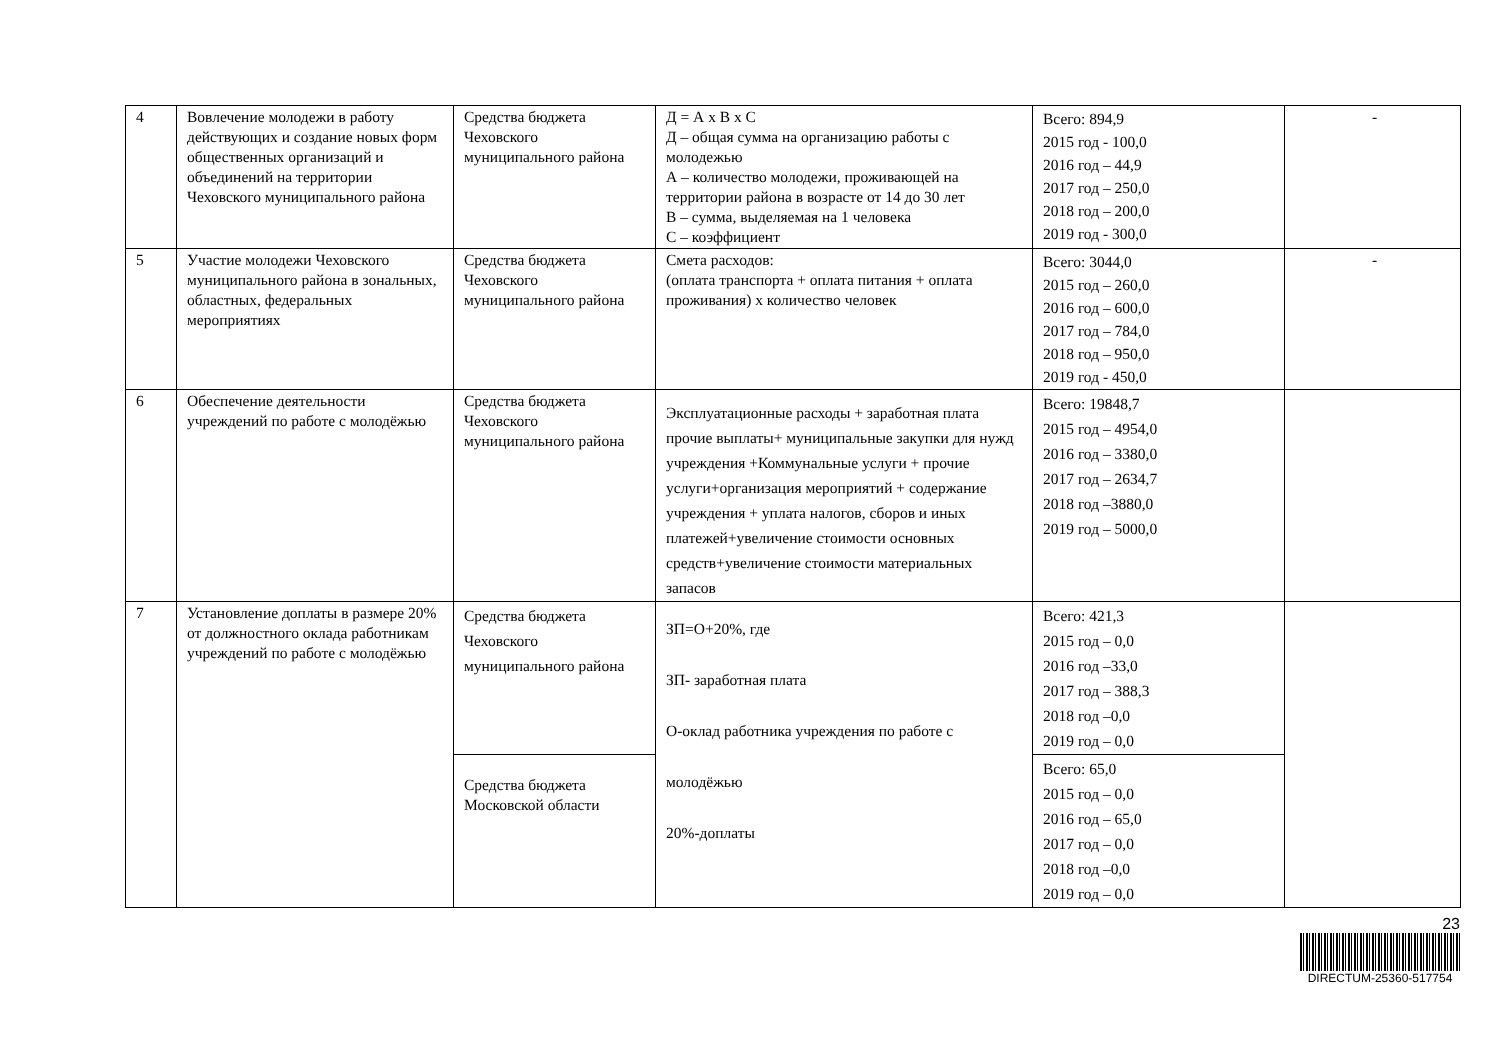| 4 | Вовлечение молодежи в работу действующих и создание новых форм общественных организаций и объединений на территории Чеховского муниципального района | Средства бюджета Чеховского муниципального района | Д = А х В х С Д – общая сумма на организацию работы с молодежью А – количество молодежи, проживающей на территории района в возрасте от 14 до 30 лет В – сумма, выделяемая на 1 человека С – коэффициент | Всего: 894,9 2015 год - 100,0 2016 год – 44,9 2017 год – 250,0 2018 год – 200,0 2019 год - 300,0 | - |
| 5 | Участие молодежи Чеховского муниципального района в зональных, областных, федеральных мероприятиях | Средства бюджета Чеховского муниципального района | Смета расходов: (оплата транспорта + оплата питания + оплата проживания) х количество человек | Всего: 3044,0 2015 год – 260,0 2016 год – 600,0 2017 год – 784,0 2018 год – 950,0 2019 год - 450,0 | - |
| 6 | Обеспечение деятельности учреждений по работе с молодёжью | Средства бюджета Чеховского муниципального района | Эксплуатационные расходы + заработная плата прочие выплаты+ муниципальные закупки для нужд учреждения +Коммунальные услуги + прочие услуги+организация мероприятий + содержание учреждения + уплата налогов, сборов и иных платежей+увеличение стоимости основных средств+увеличение стоимости материальных запасов | Всего: 19848,7 2015 год – 4954,0 2016 год – 3380,0 2017 год – 2634,7 2018 год –3880,0 2019 год – 5000,0 | |
| 7 | Установление доплаты в размере 20% от должностного оклада работникам учреждений по работе с молодёжью | Средства бюджета Чеховского муниципального района | ЗП=О+20%, где ЗП- заработная плата О-оклад работника учреждения по работе с молодёжью 20%-доплаты | Всего: 421,3 2015 год – 0,0 2016 год –33,0 2017 год – 388,3 2018 год –0,0 2019 год – 0,0 | |
| | | Средства бюджета Московской области | | Всего: 65,0 2015 год – 0,0 2016 год – 65,0 2017 год – 0,0 2018 год –0,0 2019 год – 0,0 | |
23
DIRECTUM-25360-517754